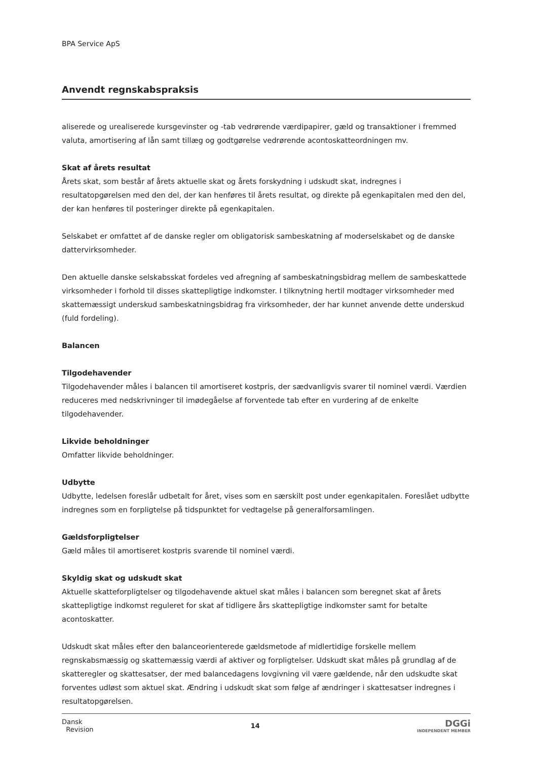BPA Service ApS
Anvendt regnskabspraksis
aliserede og urealiserede kursgevinster og -tab vedrørende værdipapirer, gæld og transaktioner i fremmed valuta, amortisering af lån samt tillæg og godtgørelse vedrørende acontoskatteordningen mv.
Skat af årets resultat
Årets skat, som består af årets aktuelle skat og årets forskydning i udskudt skat, indregnes i resultatopgørelsen med den del, der kan henføres til årets resultat, og direkte på egenkapitalen med den del, der kan henføres til posteringer direkte på egenkapitalen.
Selskabet er omfattet af de danske regler om obligatorisk sambeskatning af moderselskabet og de danske dattervirksomheder.
Den aktuelle danske selskabsskat fordeles ved afregning af sambeskatningsbidrag mellem de sambeskattede virksomheder i forhold til disses skattepligtige indkomster. I tilknytning hertil modtager virksomheder med skattemæssigt underskud sambeskatningsbidrag fra virksomheder, der har kunnet anvende dette underskud (fuld fordeling).
Balancen
Tilgodehavender
Tilgodehavender måles i balancen til amortiseret kostpris, der sædvanligvis svarer til nominel værdi. Værdien reduceres med nedskrivninger til imødegåelse af forventede tab efter en vurdering af de enkelte tilgodehavender.
Likvide beholdninger
Omfatter likvide beholdninger.
Udbytte
Udbytte, ledelsen foreslår udbetalt for året, vises som en særskilt post under egenkapitalen. Foreslået udbytte indregnes som en forpligtelse på tidspunktet for vedtagelse på generalforsamlingen.
Gældsforpligtelser
Gæld måles til amortiseret kostpris svarende til nominel værdi.
Skyldig skat og udskudt skat
Aktuelle skatteforpligtelser og tilgodehavende aktuel skat måles i balancen som beregnet skat af årets skattepligtige indkomst reguleret for skat af tidligere års skattepligtige indkomster samt for betalte acontoskatter.
Udskudt skat måles efter den balanceorienterede gældsmetode af midlertidige forskelle mellem regnskabsmæssig og skattemæssig værdi af aktiver og forpligtelser. Udskudt skat måles på grundlag af de skatteregler og skattesatser, der med balancedagens lovgivning vil være gældende, når den udskudte skat forventes udløst som aktuel skat. Ændring i udskudt skat som følge af ændringer i skattesatser indregnes i resultatopgørelsen.
Dansk
Revision
14
DGGi
INDEPENDENT MEMBER